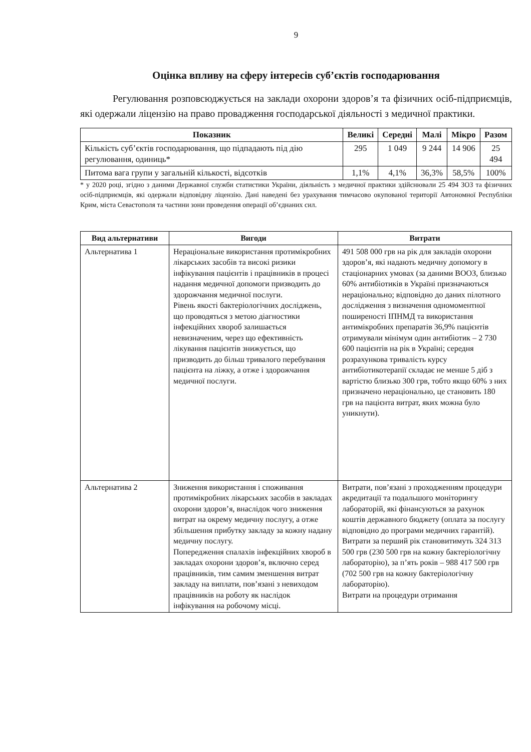9
Оцінка впливу на сферу інтересів суб’єктів господарювання
Регулювання розповсюджується на заклади охорони здоров’я та фізичних осіб-підприємців, які одержали ліцензію на право провадження господарської діяльності з медичної практики.
| Показник | Великі | Середні | Малі | Мікро | Разом |
| --- | --- | --- | --- | --- | --- |
| Кількість суб’єктів господарювання, що підпадають під дію регулювання, одиниць* | 295 | 1 049 | 9 244 | 14 906 | 25 494 |
| Питома вага групи у загальній кількості, відсотків | 1,1% | 4,1% | 36,3% | 58,5% | 100% |
* у 2020 році, згідно з даними Державної служби статистики України, діяльність з медичної практики здійснювали 25 494 ЗОЗ та фізичних осіб-підприємців, які одержали відповідну ліцензію. Дані наведені без урахування тимчасово окупованої території Автономної Республіки Крим, міста Севастополя та частини зони проведення операції об’єднаних сил.
| Вид альтернативи | Вигоди | Витрати |
| --- | --- | --- |
| Альтернатива 1 | Нераціональне використання протимікробних лікарських засобів та високі ризики інфікування пацієнтів і працівників в процесі надання медичної допомоги призводить до здорожчання медичної послуги. Рівень якості бактеріологічних досліджень, що проводяться з метою діагностики інфекційних хвороб залишається невизначеним, через що ефективність лікування пацієнтів знижується, що призводить до більш тривалого перебування пацієнта на ліжку, а отже і здорожчання медичної послуги. | 491 508 000 грв на рік для закладів охорони здоров’я, які надають медичну допомогу в стаціонарних умовах (за даними ВООЗ, близько 60% антибіотиків в Україні призначаються нераціонально; відповідно до даних пілотного дослідження з визначення одномоментної поширеності ІПНМД та використання антимікробних препаратів 36,9% пацієнтів отримували мінімум один антибіотик – 2 730 600 пацієнтів на рік в Україні; середня розрахункова тривалість курсу антибіотикотерапії складає не менше 5 діб з вартістю близько 300 грв, тобто якщо 60% з них призначено нераціонально, це становить 180 грв на пацієнта витрат, яких можна було уникнути). |
| Альтернатива 2 | Зниження використання і споживання протимікробних лікарських засобів в закладах охорони здоров’я, внаслідок чого зниження витрат на окрему медичну послугу, а отже збільшення прибутку закладу за кожну надану медичну послугу. Попередження спалахів інфекційних хвороб в закладах охорони здоров’я, включно серед працівників, тим самим зменшення витрат закладу на виплати, пов’язані з невиходом працівників на роботу як наслідок інфікування на робочому місці. | Витрати, пов’язані з проходженням процедури акредитації та подальшого моніторингу лабораторій, які фінансуються за рахунок коштів державного бюджету (оплата за послугу відповідно до програми медичних гарантій). Витрати за перший рік становитимуть 324 313 500 грв (230 500 грв на кожну бактеріологічну лабораторію), за п’ять років – 988 417 500 грв (702 500 грв на кожну бактеріологічну лабораторію). Витрати на процедури отримання |